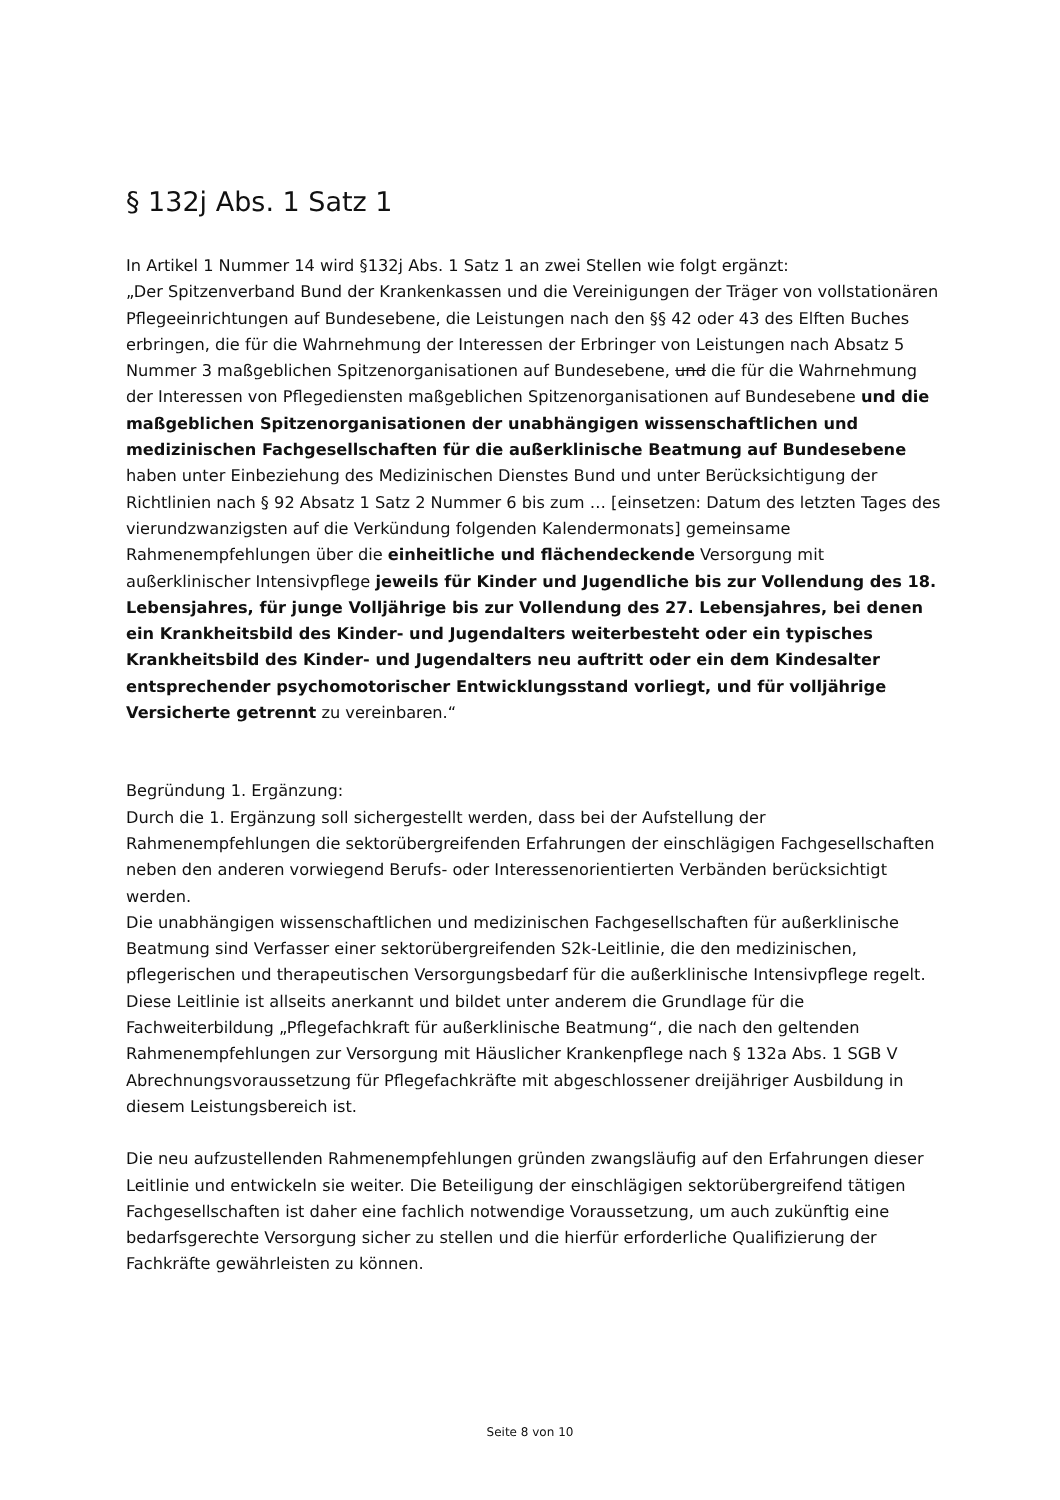§ 132j Abs. 1 Satz 1
In Artikel 1 Nummer 14 wird §132j Abs. 1 Satz 1 an zwei Stellen wie folgt ergänzt:
„Der Spitzenverband Bund der Krankenkassen und die Vereinigungen der Träger von vollstationären Pflegeeinrichtungen auf Bundesebene, die Leistungen nach den §§ 42 oder 43 des Elften Buches erbringen, die für die Wahrnehmung der Interessen der Erbringer von Leistungen nach Absatz 5 Nummer 3 maßgeblichen Spitzenorganisationen auf Bundesebene, und die für die Wahrnehmung der Interessen von Pflegediensten maßgeblichen Spitzenorganisationen auf Bundesebene und die maßgeblichen Spitzenorganisationen der unabhängigen wissenschaftlichen und medizinischen Fachgesellschaften für die außerklinische Beatmung auf Bundesebene haben unter Einbeziehung des Medizinischen Dienstes Bund und unter Berücksichtigung der Richtlinien nach § 92 Absatz 1 Satz 2 Nummer 6 bis zum … [einsetzen: Datum des letzten Tages des vierundzwanzigsten auf die Verkündung folgenden Kalendermonats] gemeinsame Rahmenempfehlungen über die einheitliche und flächendeckende Versorgung mit außerklinischer Intensivpflege jeweils für Kinder und Jugendliche bis zur Vollendung des 18. Lebensjahres, für junge Volljährige bis zur Vollendung des 27. Lebensjahres, bei denen ein Krankheitsbild des Kinder- und Jugendalters weiterbesteht oder ein typisches Krankheitsbild des Kinder- und Jugendalters neu auftritt oder ein dem Kindesalter entsprechender psychomotorischer Entwicklungsstand vorliegt, und für volljährige Versicherte getrennt zu vereinbaren.“
Begründung 1. Ergänzung:
Durch die 1. Ergänzung soll sichergestellt werden, dass bei der Aufstellung der Rahmenempfehlungen die sektorübergreifenden Erfahrungen der einschlägigen Fachgesellschaften neben den anderen vorwiegend Berufs- oder Interessenorientierten Verbänden berücksichtigt werden.
Die unabhängigen wissenschaftlichen und medizinischen Fachgesellschaften für außerklinische Beatmung sind Verfasser einer sektorübergreifenden S2k-Leitlinie, die den medizinischen, pflegerischen und therapeutischen Versorgungsbedarf für die außerklinische Intensivpflege regelt. Diese Leitlinie ist allseits anerkannt und bildet unter anderem die Grundlage für die Fachweiterbildung „Pflegefachkraft für außerklinische Beatmung“, die nach den geltenden Rahmenempfehlungen zur Versorgung mit Häuslicher Krankenpflege nach § 132a Abs. 1 SGB V Abrechnungsvoraussetzung für Pflegefachkräfte mit abgeschlossener dreijähriger Ausbildung in diesem Leistungsbereich ist.
Die neu aufzustellenden Rahmenempfehlungen gründen zwangsläufig auf den Erfahrungen dieser Leitlinie und entwickeln sie weiter. Die Beteiligung der einschlägigen sektorübergreifend tätigen Fachgesellschaften ist daher eine fachlich notwendige Voraussetzung, um auch zukünftig eine bedarfsgerechte Versorgung sicher zu stellen und die hierfür erforderliche Qualifizierung der Fachkräfte gewährleisten zu können.
Seite 8 von 10